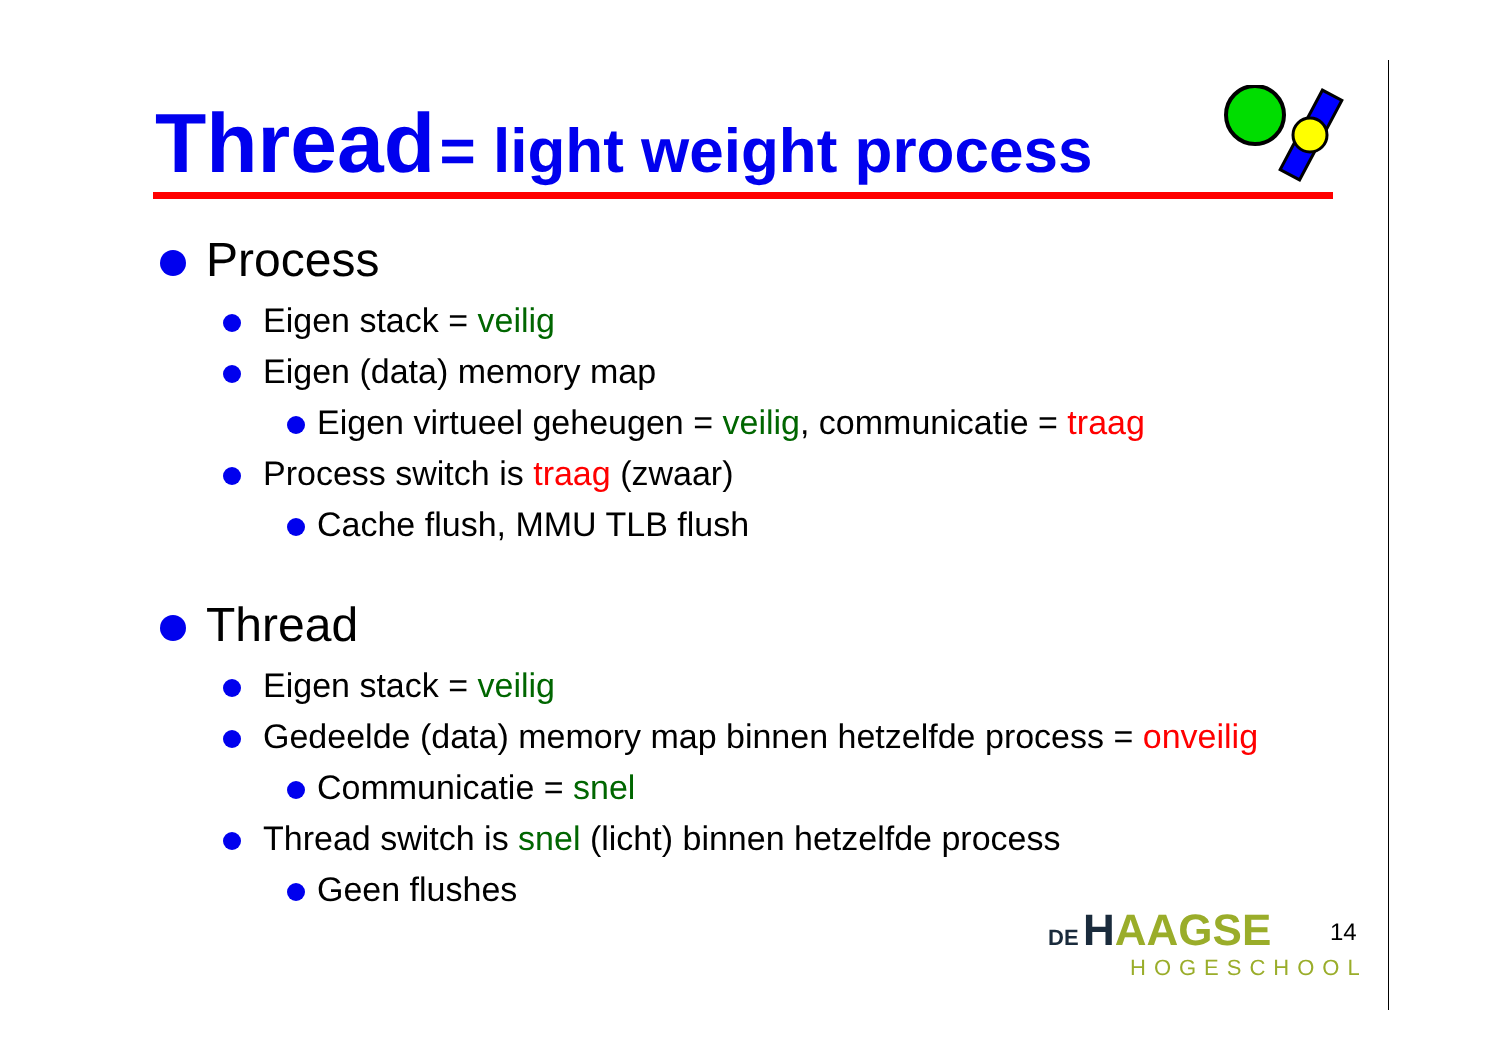Thread = light weight process
Process
Eigen stack = veilig
Eigen (data) memory map
Eigen virtueel geheugen = veilig, communicatie = traag
Process switch is traag (zwaar)
Cache flush, MMU TLB flush
Thread
Eigen stack = veilig
Gedeelde (data) memory map binnen hetzelfde process = onveilig
Communicatie = snel
Thread switch is snel (licht) binnen hetzelfde process
Geen flushes
DE HAAGSE
HOGESCHOOL
14